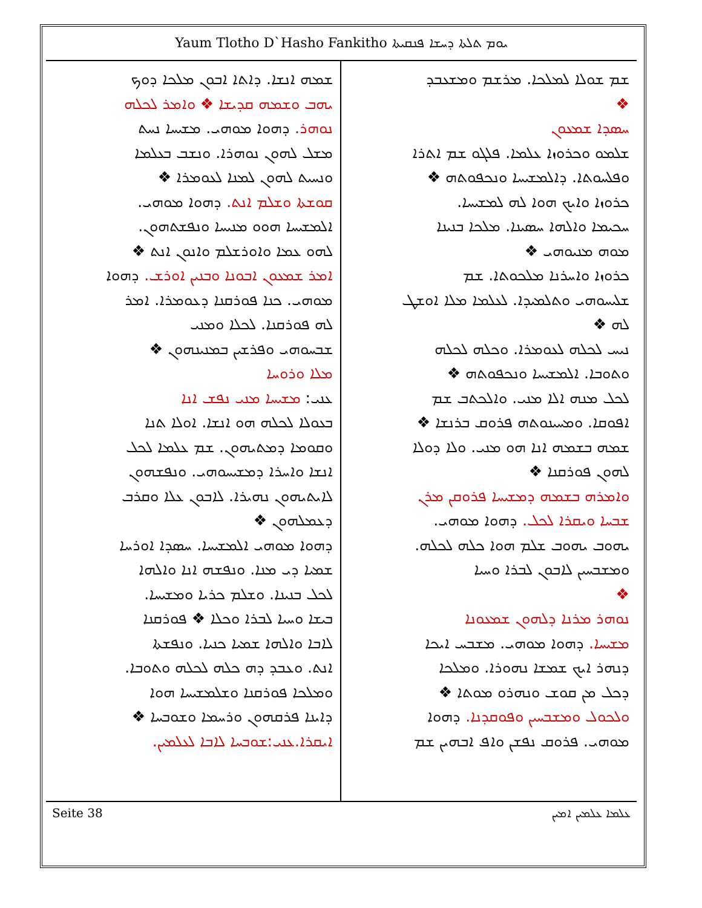Yaum Tlotho D`Hasho Fankitho ܝܘܡ ܬܠܬܐ ܕܚܫܐ ܦܢܩܝܬܐ
ܫܡ ܫܘܠܐ ܠܡܠܟܐ. ܡܪܫܡ ܘܡܫܥܒܕ
❖
ܚܣܕܐ ܫܡܥܘܢ
ܫܠܡܘ ܘܟܪܘܙܐ ܥܠܡܐ. ܦܠܓܘ ܫܡ ܐܬܪܐ
ܘܦܠܚܘܬܐ. ܕܐܠܡܫܝܚܐ ܘܢܟܦܘܬܗ ❖
ܟܪܘܙܐ ܘܐܝܟ ܗܘܐ ܠܗ ܠܡܫܝܚܐ.
ܚܟܝܡܐ ܘܐܠܗܐ ܚܣܝܢܐ. ܡܠܟܐ ܒܢܝܢܐ
ܡܘܗ ܡܢܝܘܗܝ ❖
ܟܪܘܙܐ ܘܐܚܪܢܐ ܡܠܟܘܬܐ. ܫܡ
ܫܠܝܚܘܗܝ ܘܬܠܡܝܕܐ. ܠܥܠܡܐ ܡܠܐ ܐܘܫܛ
ܠܗ ❖
ܢܝܚ ܠܟܠܗ ܠܥܘܡܪܐ. ܘܟܠܗ ܠܟܠܗ
ܘܬܘܒܐ. ܐܠܡܫܝܚܐ ܘܢܟܦܘܬܗ ❖
ܠܟܠ ܡܢܗ ܐܠܐ ܡܢܝ. ܘܐܠܟܬܒ ܫܡ
ܐܦܘܩܐ. ܘܡܚܝܢܘܬܗ ܦܪܘܩ ܒܪܢܫܐ ❖
ܫܡܗ ܒܫܡܗ ܐܢܐ ܗܘ ܡܢܝ. ܘܠܐ ܕܘܠܐ
ܠܗܘܢ ܦܘܪܩܢܐ ❖
ܘܐܡܪܗ ܒܫܡܗ ܕܡܫܝܚܐ ܦܪܘܩܢ ܡܪܢ
ܫܒܚܐ ܘܝܩܪܐ ܠܟܠ. ܕܗܘܐ ܡܘܗܝ.
ܝܗܘܒ ܝܗܘܒ ܫܠܡ ܗܘܐ ܟܠܗ ܠܟܠܗ.
ܘܡܫܒܚܝܢ ܠܐܒܘܢ ܠܒܪܐ ܘܚܝܐ
❖
ܢܘܗܪ ܡܪܢܐ ܕܠܗܘܢ ܫܡܥܘܢܐ
ܡܫܝܚܐ. ܕܗܘܐ ܡܘܗܝ. ܡܫܒܚ ܐܝܟܐ
ܕܢܗܪ ܐܝܟ ܫܡܫܐ ܢܗܘܪܐ. ܘܡܠܟܐ
ܕܟܠ ܡܢ ܩܘܫ ܘܢܗܪܘ ܡܘܬܐ ❖
ܘܠܟܘܠ ܘܡܫܒܚܝܢ ܘܦܘܩܕܢܐ. ܕܗܘܐ
ܡܘܗܝ. ܦܪܘܩ ܢܦܫܢ ܘܐܦ ܐܒܗܝܢ ܫܡ
ܫܡܗ ܐܢܫܐ. ܕܐܬܐ ܐܒܘܢ ܡܠܟܐ ܕܘܟ
ܝܗܒ ܘܫܡܗ ܩܕܝܫܐ ❖ ܘܐܡܪ ܠܟܠܗ
ܢܘܗܪ. ܕܗܘܐ ܡܘܗܝ. ܡܫܝܚܐ ܢܚܬ
ܡܫܠ ܠܗܘܢ ܢܘܗܪܐ. ܘܢܫܒ ܒܥܠܡܐ
ܘܢܚܝܬ ܠܗܘܢ ܠܡܢܐ ܠܥܘܡܪܐ ❖
ܩܘܫܬܐ ܘܫܠܡ ܐܢܬ. ܕܗܘܐ ܡܘܗܝ.
ܐܠܡܫܝܚܐ ܗܘܘ ܡܢܝܚܐ ܘܢܦܫܬܗܘܢ.
ܠܗܘ ܥܡܐ ܘܐܘܪܫܠܡ ܘܐܢܘܢ ܐܢܬ ❖
ܐܡܪ ܫܡܥܘܢ ܐܒܘܢܐ ܘܒܢܝܢ ܐܘܪܫ. ܕܗܘܐ
ܡܘܗܝ. ܟܢܐ ܦܘܪܩܢܐ ܕܥܘܡܪܐ. ܐܡܪ
ܠܗ ܦܘܪܩܢܐ. ܠܟܠܐ ܘܡܢܝ
ܫܒܚܘܗܝ ܘܦܪܫܝܢ ܒܡܢܝܢܗܘܢ ❖
ܡܠܐ ܘܪܘܚܐ
ܥܢܝ: ܡܫܝܚܐ ܡܢܝ ܢܦܫ ܐܢܐ
ܒܥܘܠܐ ܠܟܠܗ ܗܘ ܐܢܫܐ. ܐܘܠܐ ܬܢܐ
ܘܩܘܡܐ ܕܡܬܝܗܘܢ. ܫܡ ܥܠܡܐ ܠܟܠ
ܐܢܫܐ ܘܐܚܪܐ ܕܡܫܝܚܘܗܝ. ܘܢܦܫܗܘܢ
ܠܐܝܬܝܗܘܢ ܢܗܝܪܐ. ܠܐܒܘܢ ܥܠܐ ܘܩܪܒ
ܕܥܡܠܗܘܢ ❖
ܕܗܘܐ ܡܘܗܝ ܐܠܡܫܝܚܐ. ܚܣܕܐ ܐܘܪܚܐ
ܫܡܝܐ ܕܝ ܡܢܐ. ܘܢܦܫܗ ܐܢܐ ܘܐܠܗܐ
ܠܟܠ ܒܢܝܢܐ. ܘܫܠܡ ܟܪܝܐ ܘܡܫܝܚܐ.
ܒܝܫܐ ܘܚܝܐ ܠܒܪܐ ܘܟܠܐ ❖ ܦܘܪܩܢܐ
ܠܐܒܐ ܘܐܠܗܐ ܫܡܝܐ ܟܢܝܐ. ܘܢܦܫܬܐ
ܐܢܬ. ܘܥܒܕ ܕܗ ܟܠܗ ܠܟܠܗ ܘܬܘܒܐ.
ܘܡܠܟܐ ܦܘܪܩܢܐ ܘܫܠܡܫܝܚܐ ܗܘܐ
ܕܐܝܢܐ ܦܪܩܗܘܢ ܘܪܚܡܐ ܘܫܘܒܚܐ ❖
ܐܝܩܪܐ.ܥܢܝ:ܫܘܒܚܐ ܠܐܒܐ ܠܥܠܡܝܢ.
Seite 38 ܥܠܡܐ ܥܠܡܝܢ ܐܡܝܢ